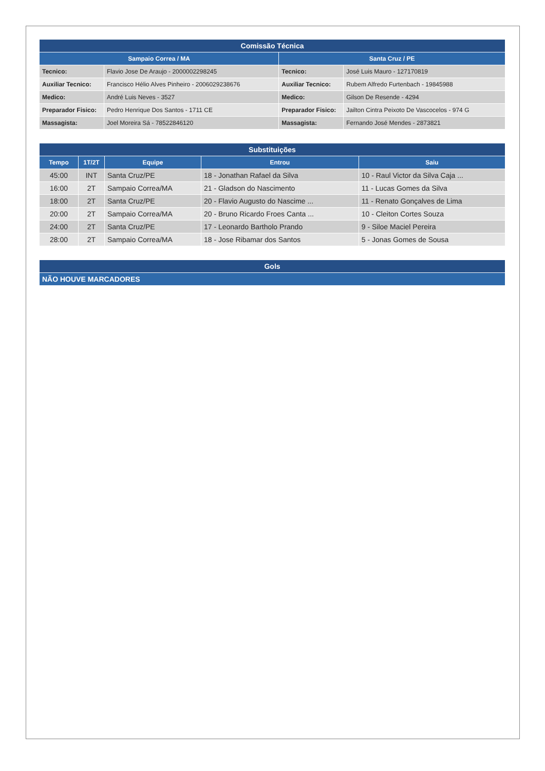| Comissão Técnica | | | |
| --- | --- | --- | --- |
| Sampaio Correa / MA | | Santa Cruz / PE | |
| Tecnico: | Flavio Jose De Araujo - 2000002298245 | Tecnico: | José Luis Mauro - 127170819 |
| Auxiliar Tecnico: | Francisco Hélio Alves Pinheiro - 2006029238676 | Auxiliar Tecnico: | Rubem Alfredo Furtenbach - 19845988 |
| Medico: | André Luis Neves - 3527 | Medico: | Gilson De Resende - 4294 |
| Preparador Fisico: | Pedro Henrique Dos Santos - 1711 CE | Preparador Fisico: | Jailton Cintra Peixoto De Vascocelos - 974 G |
| Massagista: | Joel Moreira Sá - 78522846120 | Massagista: | Fernando José Mendes - 2873821 |
| Substituições | | | | |
| --- | --- | --- | --- | --- |
| Tempo | 1T/2T | Equipe | Entrou | Saiu |
| 45:00 | INT | Santa Cruz/PE | 18 - Jonathan Rafael da Silva | 10 - Raul Victor da Silva Caja ... |
| 16:00 | 2T | Sampaio Correa/MA | 21 - Gladson do Nascimento | 11 - Lucas Gomes da Silva |
| 18:00 | 2T | Santa Cruz/PE | 20 - Flavio Augusto do Nascime ... | 11 - Renato Gonçalves de Lima |
| 20:00 | 2T | Sampaio Correa/MA | 20 - Bruno Ricardo Froes Canta ... | 10 - Cleiton Cortes Souza |
| 24:00 | 2T | Santa Cruz/PE | 17 - Leonardo Bartholo Prando | 9 - Siloe Maciel Pereira |
| 28:00 | 2T | Sampaio Correa/MA | 18 - Jose Ribamar dos Santos | 5 - Jonas Gomes de Sousa |
| Gols |
| --- |
| NÃO HOUVE MARCADORES |